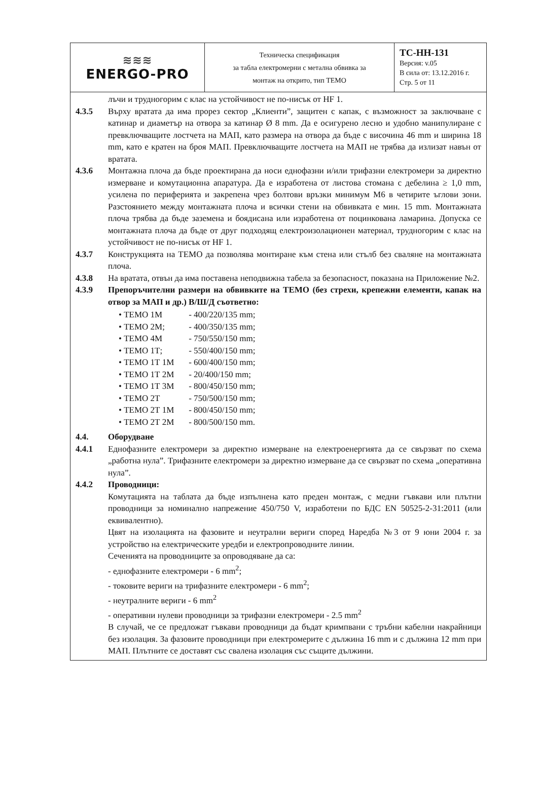| ≋≋≋ ENERGO-PRO | Техническа спецификация за табла електромерни с метална обвивка за монтаж на открито, тип ТЕМО | ТС-НН-131 Версия: v.05 В сила от: 13.12.2016 г. Стр. 5 от 11 |
лъчи и трудногорим с клас на устойчивост не по-нисък от HF 1.
4.3.5 Върху вратата да има прорез сектор „Клиенти”, защитен с капак, с възможност за заключване с катинар и диаметър на отвора за катинар Ø 8 mm. Да е осигурено лесно и удобно манипулиране с превключващите лостчета на МАП, като размера на отвора да бъде с височина 46 mm и ширина 18 mm, като е кратен на броя МАП. Превключващите лостчета на МАП не трябва да излизат навън от вратата.
4.3.6 Монтажна плоча да бъде проектирана да носи еднофазни и/или трифазни електромери за директно измерване и комутационна апаратура. Да е изработена от листова стомана с дебелина ≥ 1,0 mm, усилена по периферията и закрепена чрез болтови връзки минимум M6 в четирите ъглови зони. Разстоянието между монтажната плоча и всички стени на обвивката е мин. 15 mm. Монтажната плоча трябва да бъде заземена и боядисана или изработена от поцинкована ламарина. Допуска се монтажната плоча да бъде от друг подходящ електроизолационен материал, трудногорим с клас на устойчивост не по-нисък от HF 1.
4.3.7 Конструкцията на ТЕМО да позволява монтиране към стена или стълб без сваляне на монтажната плоча.
4.3.8 На вратата, отвън да има поставена неподвижна табела за безопасност, показана на Приложение №2.
4.3.9 Препоръчителни размери на обвивките на ТЕМО (без стрехи, крепежни елементи, капак на отвор за МАП и др.) В/Ш/Д съответно:
• ТЕМО 1М - 400/220/135 mm;
• ТЕМО 2М; - 400/350/135 mm;
• ТЕМО 4М - 750/550/150 mm;
• ТЕМО 1Т; - 550/400/150 mm;
• ТЕМО 1Т 1М - 600/400/150 mm;
• ТЕМО 1Т 2М - 20/400/150 mm;
• ТЕМО 1Т 3М - 800/450/150 mm;
• ТЕМО 2Т - 750/500/150 mm;
• ТЕМО 2Т 1М - 800/450/150 mm;
• ТЕМО 2Т 2М - 800/500/150 mm.
4.4. Оборудване
4.4.1 Еднофазните електромери за директно измерване на електроенергията да се свързват по схема „работна нула”. Трифазните електромери за директно измерване да се свързват по схема „оперативна нула”.
4.4.2 Проводници:
Комутацията на таблата да бъде изпълнена като преден монтаж, с медни гъвкави или плътни проводници за номинално напрежение 450/750 V, изработени по БДС EN 50525-2-31:2011 (или еквивалентно).
Цвят на изолацията на фазовите и неутрални вериги според Наредба №3 от 9 юни 2004 г. за устройство на електрическите уредби и електропроводните линии.
Сеченията на проводниците за опроводяване да са:
- еднофазните електромери - 6 mm<sup>2</sup>;
- токовите вериги на трифазните електромери - 6 mm<sup>2</sup>;
- неутралните вериги - 6 mm<sup>2</sup>
- оперативни нулеви проводници за трифазни електромери - 2.5 mm<sup>2</sup>
В случай, че се предложат гъвкави проводници да бъдат кримпвани с тръбни кабелни накрайници без изолация. За фазовите проводници при електромерите с дължина 16 mm и с дължина 12 mm при МАП. Плътните се доставят със свалена изолация със същите дължини.